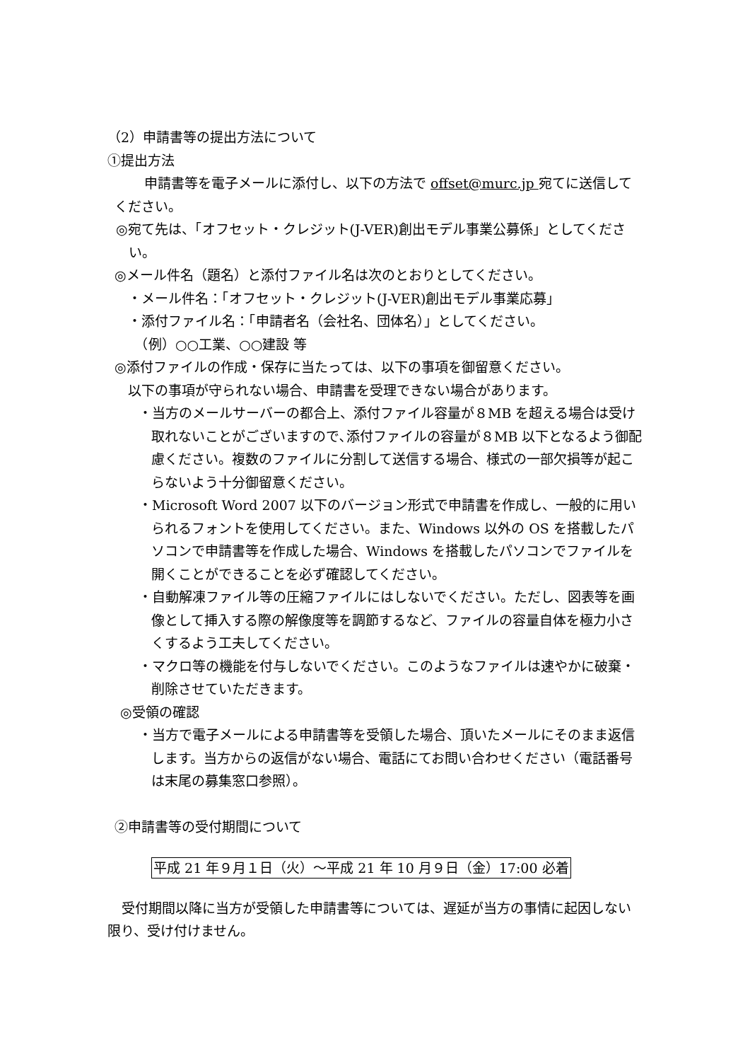（2）申請書等の提出方法について
①提出方法
申請書等を電子メールに添付し、以下の方法で offset@murc.jp 宛てに送信してください。
◎宛て先は、「オフセット・クレジット(J-VER)創出モデル事業公募係」としてください。
◎メール件名（題名）と添付ファイル名は次のとおりとしてください。
　・メール件名：「オフセット・クレジット(J-VER)創出モデル事業応募」
　・添付ファイル名：「申請者名（会社名、団体名）」としてください。
　　（例）○○工業、○○建設 等
◎添付ファイルの作成・保存に当たっては、以下の事項を御留意ください。
　以下の事項が守られない場合、申請書を受理できない場合があります。
・当方のメールサーバーの都合上、添付ファイル容量が８MB を超える場合は受け取れないことがございますので､添付ファイルの容量が８MB 以下となるよう御配慮ください。複数のファイルに分割して送信する場合、様式の一部欠損等が起こらないよう十分御留意ください。
・Microsoft Word 2007 以下のバージョン形式で申請書を作成し、一般的に用いられるフォントを使用してください。また、Windows 以外の OS を搭載したパソコンで申請書等を作成した場合、Windows を搭載したパソコンでファイルを開くことができることを必ず確認してください。
・自動解凍ファイル等の圧縮ファイルにはしないでください。ただし、図表等を画像として挿入する際の解像度等を調節するなど、ファイルの容量自体を極力小さくするよう工夫してください。
・マクロ等の機能を付与しないでください。このようなファイルは速やかに破棄・削除させていただきます。
◎受領の確認
・当方で電子メールによる申請書等を受領した場合、頂いたメールにそのまま返信します。当方からの返信がない場合、電話にてお問い合わせください（電話番号は末尾の募集窓口参照）。
②申請書等の受付期間について
平成 21 年９月１日（火）～平成 21 年 10 月９日（金）17:00 必着
受付期間以降に当方が受領した申請書等については、遅延が当方の事情に起因しない限り、受け付けません。